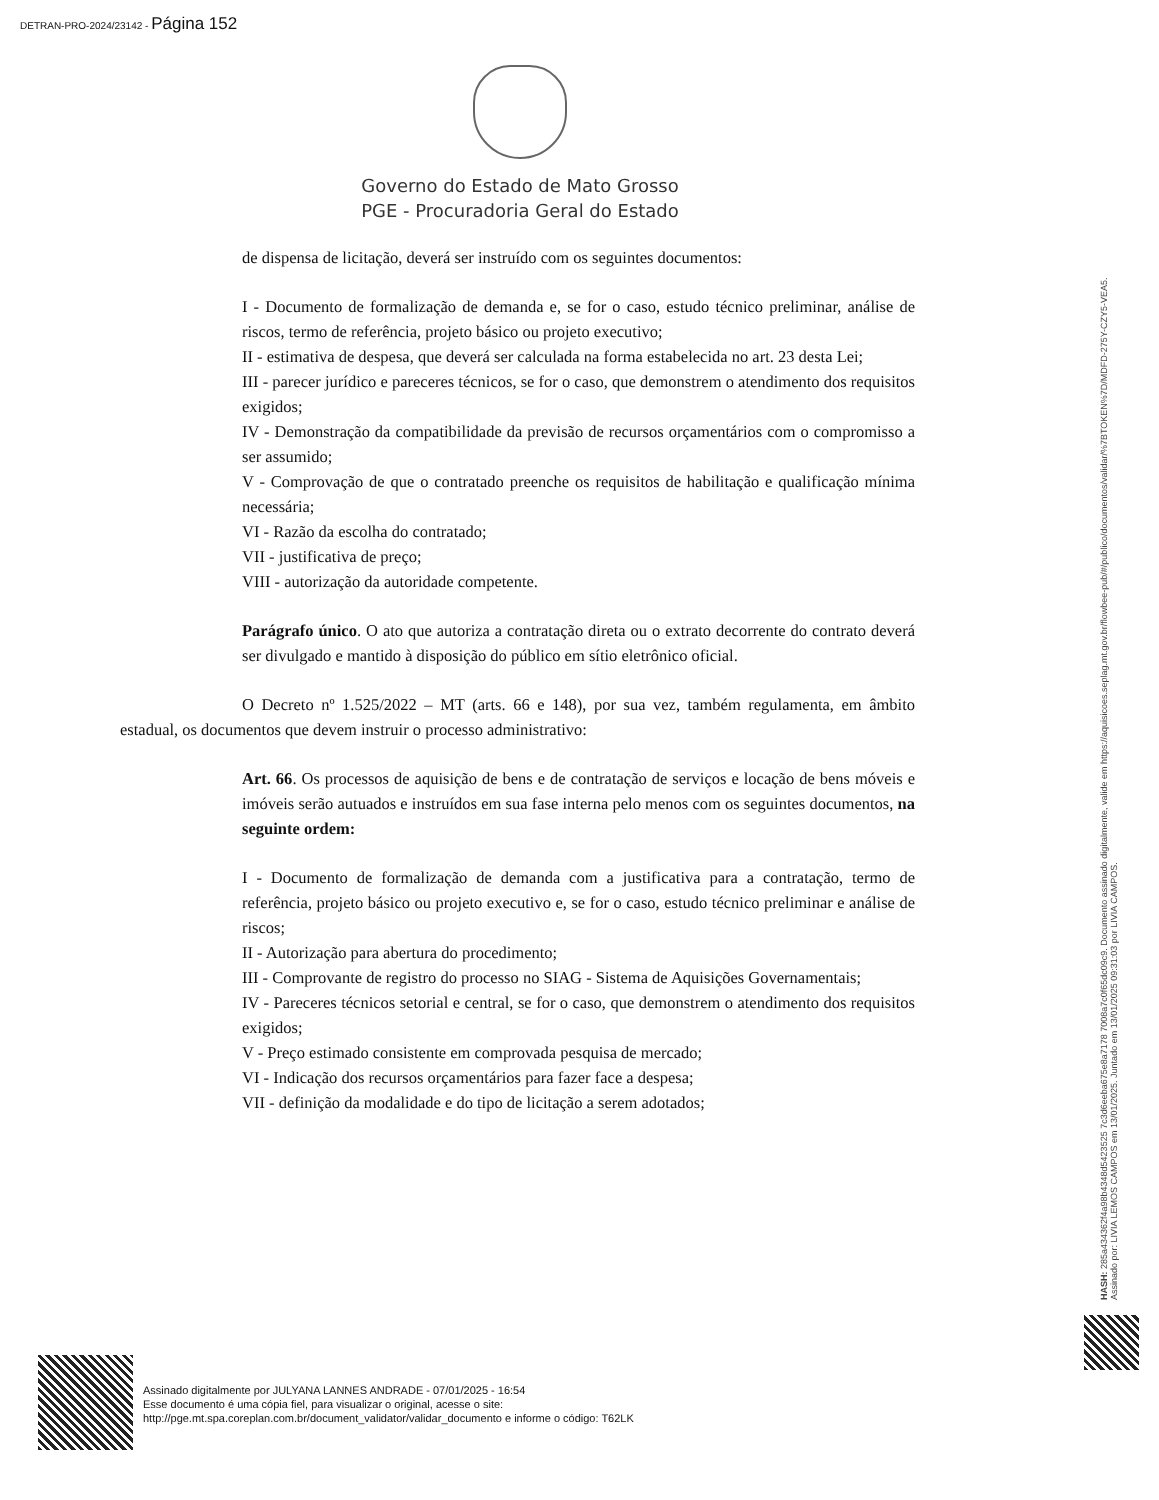DETRAN-PRO-2024/23142 - Página 152
Governo do Estado de Mato Grosso
PGE - Procuradoria Geral do Estado
de dispensa de licitação, deverá ser instruído com os seguintes documentos:
I - Documento de formalização de demanda e, se for o caso, estudo técnico preliminar, análise de riscos, termo de referência, projeto básico ou projeto executivo;
II - estimativa de despesa, que deverá ser calculada na forma estabelecida no art. 23 desta Lei;
III - parecer jurídico e pareceres técnicos, se for o caso, que demonstrem o atendimento dos requisitos exigidos;
IV - Demonstração da compatibilidade da previsão de recursos orçamentários com o compromisso a ser assumido;
V - Comprovação de que o contratado preenche os requisitos de habilitação e qualificação mínima necessária;
VI - Razão da escolha do contratado;
VII - justificativa de preço;
VIII - autorização da autoridade competente.
Parágrafo único. O ato que autoriza a contratação direta ou o extrato decorrente do contrato deverá ser divulgado e mantido à disposição do público em sítio eletrônico oficial.
O Decreto nº 1.525/2022 – MT (arts. 66 e 148), por sua vez, também regulamenta, em âmbito estadual, os documentos que devem instruir o processo administrativo:
Art. 66. Os processos de aquisição de bens e de contratação de serviços e locação de bens móveis e imóveis serão autuados e instruídos em sua fase interna pelo menos com os seguintes documentos, na seguinte ordem:
I - Documento de formalização de demanda com a justificativa para a contratação, termo de referência, projeto básico ou projeto executivo e, se for o caso, estudo técnico preliminar e análise de riscos;
II - Autorização para abertura do procedimento;
III - Comprovante de registro do processo no SIAG - Sistema de Aquisições Governamentais;
IV - Pareceres técnicos setorial e central, se for o caso, que demonstrem o atendimento dos requisitos exigidos;
V - Preço estimado consistente em comprovada pesquisa de mercado;
VI - Indicação dos recursos orçamentários para fazer face a despesa;
VII - definição da modalidade e do tipo de licitação a serem adotados;
HASH: 285a434362f4a98b4348d5423525 7c3d6eeba675e8a7178 7008a7c0f65dc09c9. Documento assinado digitalmente, valide em https://aquisicoes.seplag.mt.gov.br/flowbee-pub/#/publico/documentos/validar/%7BTOKEN%7D/MDFD-275Y-CZY5-VEA5.
Assinado por: LIVIA LEMOS CAMPOS em 13/01/2025. Juntado em 13/01/2025 09:31:03 por LIVIA CAMPOS.
Assinado digitalmente por JULYANA LANNES ANDRADE - 07/01/2025 - 16:54
Esse documento é uma cópia fiel, para visualizar o original, acesse o site:
http://pge.mt.spa.coreplan.com.br/document_validator/validar_documento e informe o código: T62LK